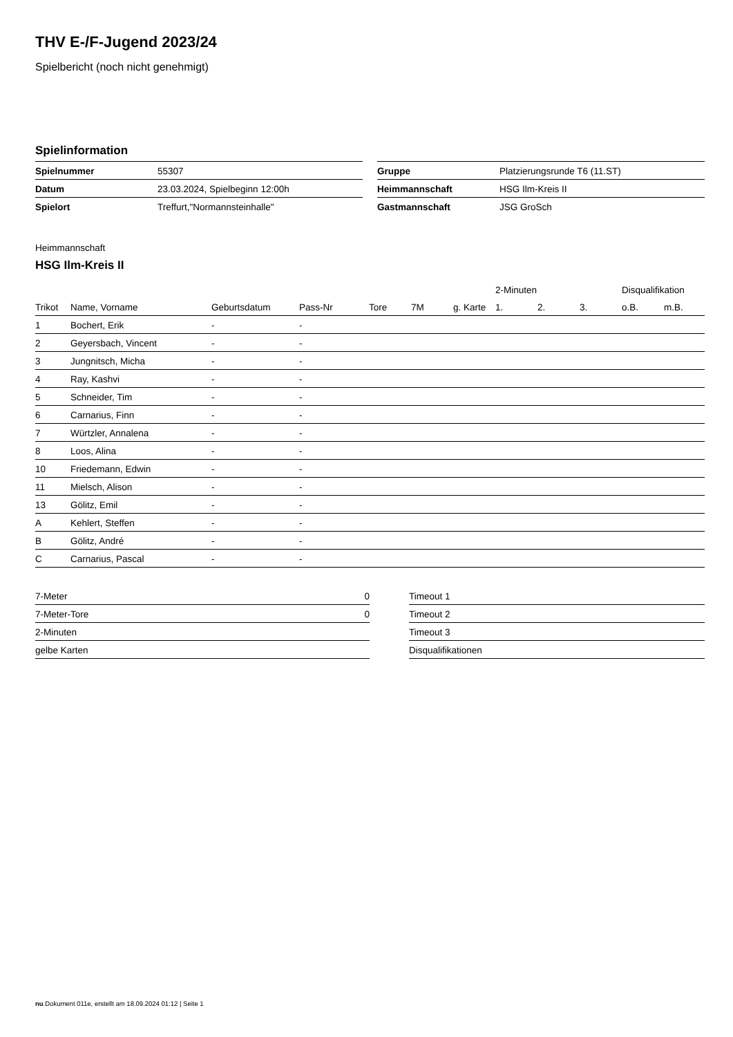THV E-/F-Jugend 2023/24
Spielbericht (noch nicht genehmigt)
Spielinformation
| Spielnummer | 55307 |
| Datum | 23.03.2024, Spielbeginn 12:00h |
| Spielort | Treffurt,"Normannsteinhalle" |
| Gruppe | Platzierungsrunde T6 (11.ST) |
| Heimmannschaft | HSG Ilm-Kreis II |
| Gastmannschaft | JSG GroSch |
Heimmannschaft
HSG Ilm-Kreis II
| | | | | | | | 2-Minuten | | | Disqualifikation | |
| --- | --- | --- | --- | --- | --- | --- | --- | --- | --- | --- | --- |
| Trikot | Name, Vorname | Geburtsdatum | Pass-Nr | Tore | 7M | g. Karte | 1. | 2. | 3. | o.B. | m.B. |
| 1 | Bochert, Erik | - | - | | | | | | | | |
| 2 | Geyersbach, Vincent | - | - | | | | | | | | |
| 3 | Jungnitsch, Micha | - | - | | | | | | | | |
| 4 | Ray, Kashvi | - | - | | | | | | | | |
| 5 | Schneider, Tim | - | - | | | | | | | | |
| 6 | Carnarius, Finn | - | - | | | | | | | | |
| 7 | Würtzler, Annalena | - | - | | | | | | | | |
| 8 | Loos, Alina | - | - | | | | | | | | |
| 10 | Friedemann, Edwin | - | - | | | | | | | | |
| 11 | Mielsch, Alison | - | - | | | | | | | | |
| 13 | Gölitz, Emil | - | - | | | | | | | | |
| A | Kehlert, Steffen | - | - | | | | | | | | |
| B | Gölitz, André | - | - | | | | | | | | |
| C | Carnarius, Pascal | - | - | | | | | | | | |
| 7-Meter | 0 |
| 7-Meter-Tore | 0 |
| 2-Minuten | |
| gelbe Karten | |
| Timeout 1 |
| Timeout 2 |
| Timeout 3 |
| Disqualifikationen |
nu.Dokument 011e, erstellt am 18.09.2024 01:12 | Seite 1